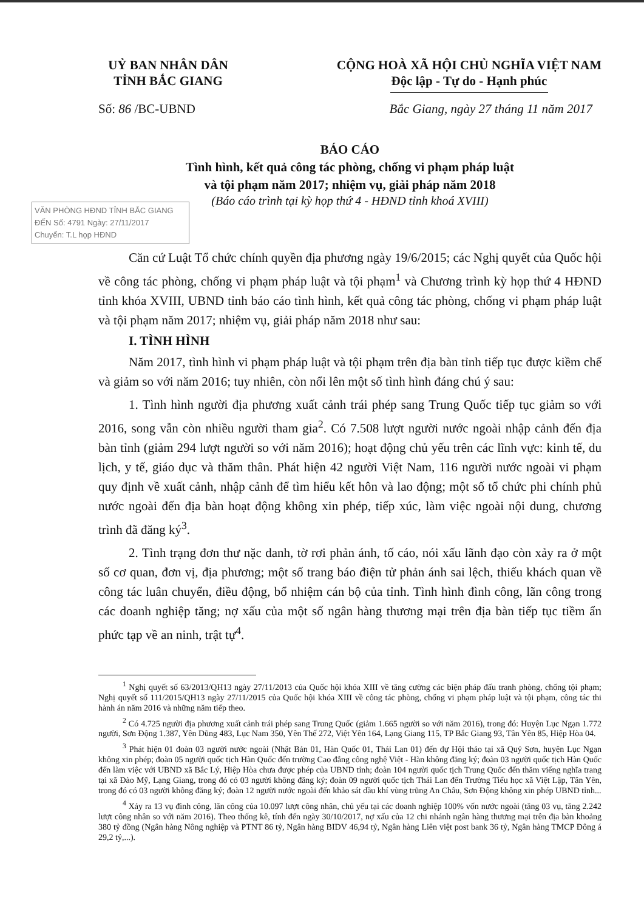UỶ BAN NHÂN DÂN
TỈNH BẮC GIANG
CỘNG HOÀ XÃ HỘI CHỦ NGHĨA VIỆT NAM
Độc lập - Tự do - Hạnh phúc
Số: 86 /BC-UBND Bắc Giang, ngày 27 tháng 11 năm 2017
BÁO CÁO
Tình hình, kết quả công tác phòng, chống vi phạm pháp luật
và tội phạm năm 2017; nhiệm vụ, giải pháp năm 2018
(Báo cáo trình tại kỳ họp thứ 4 - HĐND tỉnh khoá XVIII)
VĂN PHÒNG HĐND TỈNH BẮC GIANG
ĐẾN Số: 4791 Ngày: 27/11/2017
Chuyển: T.L họp HĐND
Căn cứ Luật Tổ chức chính quyền địa phương ngày 19/6/2015; các Nghị quyết của Quốc hội về công tác phòng, chống vi phạm pháp luật và tội phạm<sup>1</sup> và Chương trình kỳ họp thứ 4 HĐND tỉnh khóa XVIII, UBND tỉnh báo cáo tình hình, kết quả công tác phòng, chống vi phạm pháp luật và tội phạm năm 2017; nhiệm vụ, giải pháp năm 2018 như sau:
I. TÌNH HÌNH
Năm 2017, tình hình vi phạm pháp luật và tội phạm trên địa bàn tỉnh tiếp tục được kiềm chế và giảm so với năm 2016; tuy nhiên, còn nổi lên một số tình hình đáng chú ý sau:
1. Tình hình người địa phương xuất cảnh trái phép sang Trung Quốc tiếp tục giảm so với 2016, song vẫn còn nhiều người tham gia<sup>2</sup>. Có 7.508 lượt người nước ngoài nhập cảnh đến địa bàn tỉnh (giảm 294 lượt người so với năm 2016); hoạt động chủ yếu trên các lĩnh vực: kinh tế, du lịch, y tế, giáo dục và thăm thân. Phát hiện 42 người Việt Nam, 116 người nước ngoài vi phạm quy định về xuất cảnh, nhập cảnh để tìm hiểu kết hôn và lao động; một số tổ chức phi chính phủ nước ngoài đến địa bàn hoạt động không xin phép, tiếp xúc, làm việc ngoài nội dung, chương trình đã đăng ký<sup>3</sup>.
2. Tình trạng đơn thư nặc danh, tờ rơi phản ánh, tố cáo, nói xấu lãnh đạo còn xảy ra ở một số cơ quan, đơn vị, địa phương; một số trang báo điện tử phản ánh sai lệch, thiếu khách quan về công tác luân chuyển, điều động, bổ nhiệm cán bộ của tỉnh. Tình hình đình công, lãn công trong các doanh nghiệp tăng; nợ xấu của một số ngân hàng thương mại trên địa bàn tiếp tục tiềm ẩn phức tạp về an ninh, trật tự<sup>4</sup>.
<sup>1</sup> Nghị quyết số 63/2013/QH13 ngày 27/11/2013 của Quốc hội khóa XIII về tăng cường các biện pháp đấu tranh phòng, chống tội phạm; Nghị quyết số 111/2015/QH13 ngày 27/11/2015 của Quốc hội khóa XIII về công tác phòng, chống vi phạm pháp luật và tội phạm, công tác thi hành án năm 2016 và những năm tiếp theo.
<sup>2</sup> Có 4.725 người địa phương xuất cảnh trái phép sang Trung Quốc (giảm 1.665 người so với năm 2016), trong đó: Huyện Lục Ngạn 1.772 người, Sơn Động 1.387, Yên Dũng 483, Lục Nam 350, Yên Thế 272, Việt Yên 164, Lạng Giang 115, TP Bắc Giang 93, Tân Yên 85, Hiệp Hòa 04.
<sup>3</sup> Phát hiện 01 đoàn 03 người nước ngoài (Nhật Bản 01, Hàn Quốc 01, Thái Lan 01) đến dự Hội thảo tại xã Quý Sơn, huyện Lục Ngạn không xin phép; đoàn 05 người quốc tịch Hàn Quốc đến trường Cao đẳng công nghệ Việt - Hàn không đăng ký; đoàn 03 người quốc tịch Hàn Quốc đến làm việc với UBND xã Bắc Lý, Hiệp Hòa chưa được phép của UBND tỉnh; đoàn 104 người quốc tịch Trung Quốc đến thăm viếng nghĩa trang tại xã Đào Mỹ, Lạng Giang, trong đó có 03 người không đăng ký; đoàn 09 người quốc tịch Thái Lan đến Trường Tiểu học xã Việt Lập, Tân Yên, trong đó có 03 người không đăng ký; đoàn 12 người nước ngoài đến khảo sát dầu khí vùng trũng An Châu, Sơn Động không xin phép UBND tỉnh...
<sup>4</sup> Xảy ra 13 vụ đình công, lãn công của 10.097 lượt công nhân, chủ yếu tại các doanh nghiệp 100% vốn nước ngoài (tăng 03 vụ, tăng 2.242 lượt công nhân so với năm 2016). Theo thống kê, tính đến ngày 30/10/2017, nợ xấu của 12 chi nhánh ngân hàng thương mại trên địa bàn khoảng 380 tỷ đồng (Ngân hàng Nông nghiệp và PTNT 86 tỷ, Ngân hàng BIDV 46,94 tỷ, Ngân hàng Liên việt post bank 36 tỷ, Ngân hàng TMCP Đông á 29,2 tỷ,...).